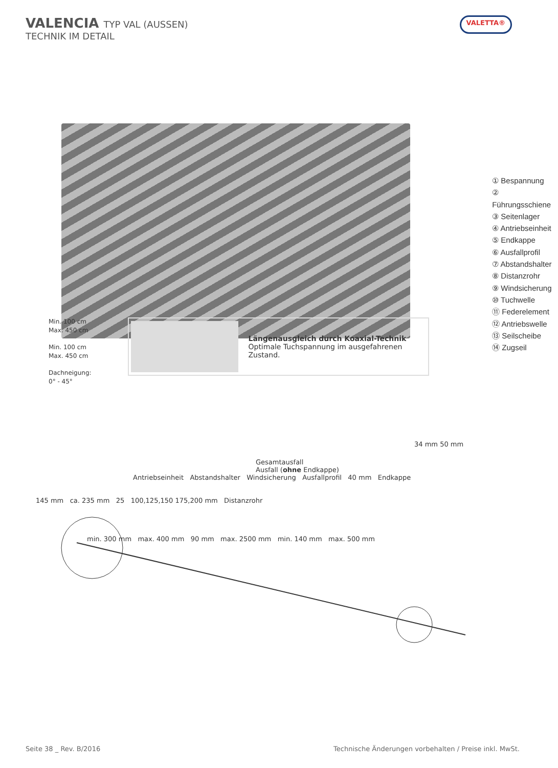VALENCIA TYP VAL (AUSSEN)
TECHNIK IM DETAIL
VALETTA®
① Bespannung
② Führungsschiene
③ Seitenlager
④ Antriebseinheit
⑤ Endkappe
⑥ Ausfallprofil
⑦ Abstandshalter
⑧ Distanzrohr
⑨ Windsicherung
⑩ Tuchwelle
⑪ Federelement
⑫ Antriebswelle
⑬ Seilscheibe
⑭ Zugseil
Min. 100 cm
Max. 450 cm
Min. 100 cm
Max. 450 cm
Dachneigung:
0° - 45°
Längenausgleich durch Koaxial-Technik
Optimale Tuchspannung im ausgefahrenen Zustand.
34 mm 50 mm
Gesamtausfall
Ausfall (ohne Endkappe)
Antriebseinheit Abstandshalter Windsicherung Ausfallprofil 40 mm Endkappe
145 mm ca. 235 mm 25 100,125,150 175,200 mm Distanzrohr
min. 300 mm max. 400 mm 90 mm max. 2500 mm min. 140 mm max. 500 mm
Seite 38 _ Rev. B/2016 Technische Änderungen vorbehalten / Preise inkl. MwSt.